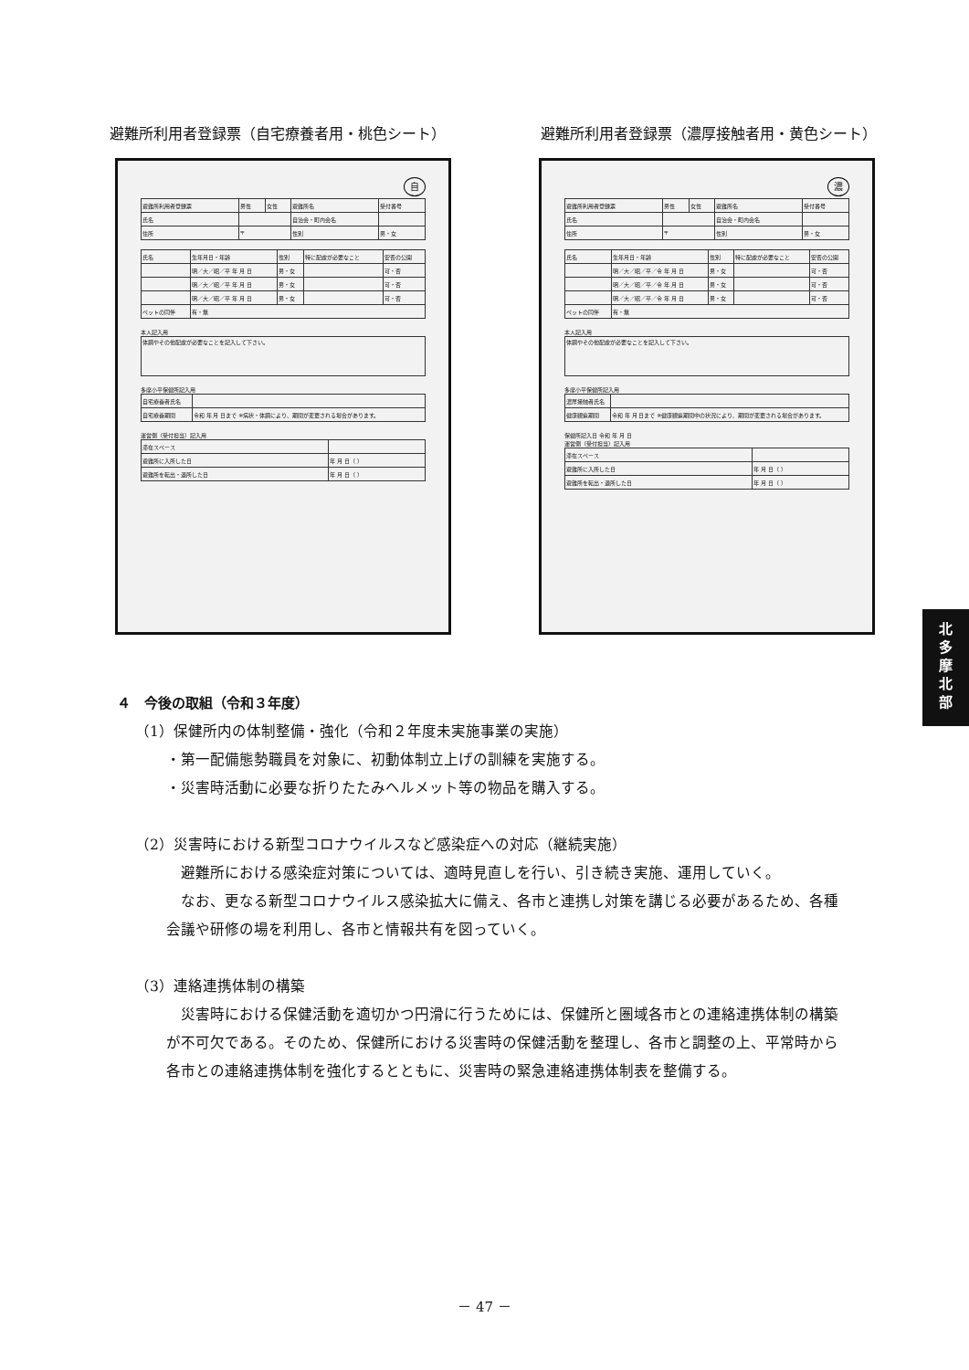避難所利用者登録票（自宅療養者用・桃色シート） 避難所利用者登録票（濃厚接触者用・黄色シート）
自
| 避難所利用者登録票 | 男性 | 女性 | 避難所名 | 受付番号 |
| 氏名 | | | 自治会・町内会名 | |
| 住所 | 〒 | | 性別 | 男・女 |
| 氏名 | 生年月日・年齢 | 性別 | 特に配慮が必要なこと | 安否の公開 |
| | 明／大／昭／平 年 月 日 | 男・女 | | 可・否 |
| | 明／大／昭／平 年 月 日 | 男・女 | | 可・否 |
| | 明／大／昭／平 年 月 日 | 男・女 | | 可・否 |
| ペットの同伴 | 有・無 | | | |
本人記入用
| 体調やその他配慮が必要なことを記入して下さい。 |
多摩小平保健所記入用
| 自宅療養者氏名 | |
| 自宅療養期間 | 令和 年 月 日まで ※病状・体調により、期間が変更される場合があります。 |
運営側（受付担当）記入用
| 滞在スペース | |
| 避難所に入所した日 | 年 月 日（ ） |
| 避難所を転出・退所した日 | 年 月 日（ ） |
濃
| 避難所利用者登録票 | 男性 | 女性 | 避難所名 | 受付番号 |
| 氏名 | | | 自治会・町内会名 | |
| 住所 | 〒 | | 性別 | 男・女 |
| 氏名 | 生年月日・年齢 | 性別 | 特に配慮が必要なこと | 安否の公開 |
| | 明／大／昭／平／令 年 月 日 | 男・女 | | 可・否 |
| | 明／大／昭／平／令 年 月 日 | 男・女 | | 可・否 |
| | 明／大／昭／平／令 年 月 日 | 男・女 | | 可・否 |
| ペットの同伴 | 有・無 | | | |
本人記入用
| 体調やその他配慮が必要なことを記入して下さい。 |
多摩小平保健所記入用
| 濃厚接触者氏名 | |
| 健康観察期間 | 令和 年 月 日まで ※健康観察期間中の状況により、期間が変更される場合があります。 |
保健所記入日 令和 年 月 日
運営側（受付担当）記入用
| 滞在スペース | |
| 避難所に入所した日 | 年 月 日（ ） |
| 避難所を転出・退所した日 | 年 月 日（ ） |
４　今後の取組（令和３年度）
（1）保健所内の体制整備・強化（令和２年度未実施事業の実施）
・第一配備態勢職員を対象に、初動体制立上げの訓練を実施する。
・災害時活動に必要な折りたたみヘルメット等の物品を購入する。
（2）災害時における新型コロナウイルスなど感染症への対応（継続実施）
避難所における感染症対策については、適時見直しを行い、引き続き実施、運用していく。
なお、更なる新型コロナウイルス感染拡大に備え、各市と連携し対策を講じる必要があるため、各種会議や研修の場を利用し、各市と情報共有を図っていく。
（3）連絡連携体制の構築
災害時における保健活動を適切かつ円滑に行うためには、保健所と圏域各市との連絡連携体制の構築が不可欠である。そのため、保健所における災害時の保健活動を整理し、各市と調整の上、平常時から各市との連絡連携体制を強化するとともに、災害時の緊急連絡連携体制表を整備する。
北
多
摩
北
部
－ 47 －